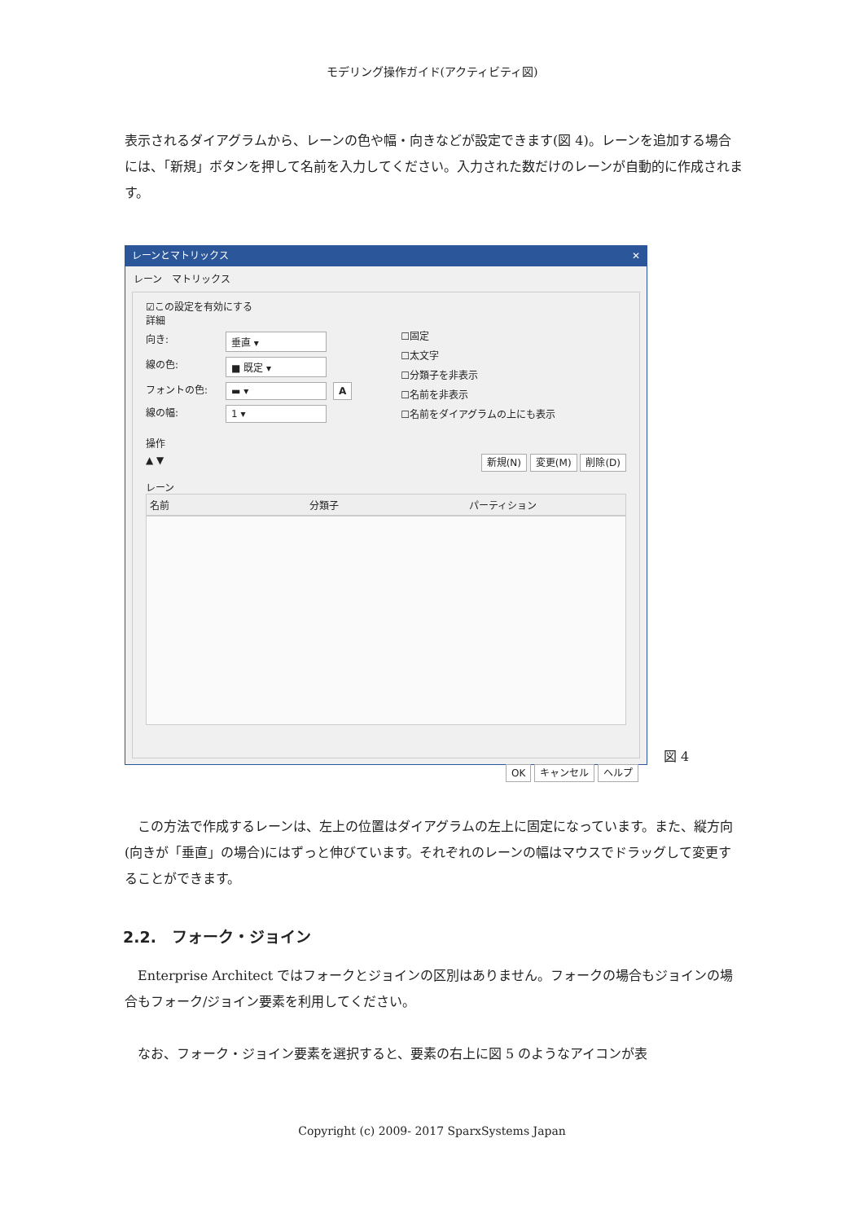モデリング操作ガイド(アクティビティ図)
表示されるダイアグラムから、レーンの色や幅・向きなどが設定できます(図 4)。レーンを追加する場合には、「新規」ボタンを押して名前を入力してください。入力された数だけのレーンが自動的に作成されます。
レーンとマトリックス ✕
レーン　マトリックス
☑この設定を有効にする
詳細
向き: 垂直 ▾
線の色: ■ 既定 ▾
フォントの色: ▬ ▾ A
線の幅: 1 ▾
☐固定
☐太文字
☐分類子を非表示
☐名前を非表示
☐名前をダイアグラムの上にも表示
操作
▲ ▼ 新規(N) 変更(M) 削除(D)
レーン
名前 分類子 パーティション
OK キャンセル ヘルプ
図 4
　この方法で作成するレーンは、左上の位置はダイアグラムの左上に固定になっています。また、縦方向(向きが「垂直」の場合)にはずっと伸びています。それぞれのレーンの幅はマウスでドラッグして変更することができます。
2.2.　フォーク・ジョイン
　Enterprise Architect ではフォークとジョインの区別はありません。フォークの場合もジョインの場合もフォーク/ジョイン要素を利用してください。
　なお、フォーク・ジョイン要素を選択すると、要素の右上に図 5 のようなアイコンが表
Copyright (c) 2009- 2017 SparxSystems Japan